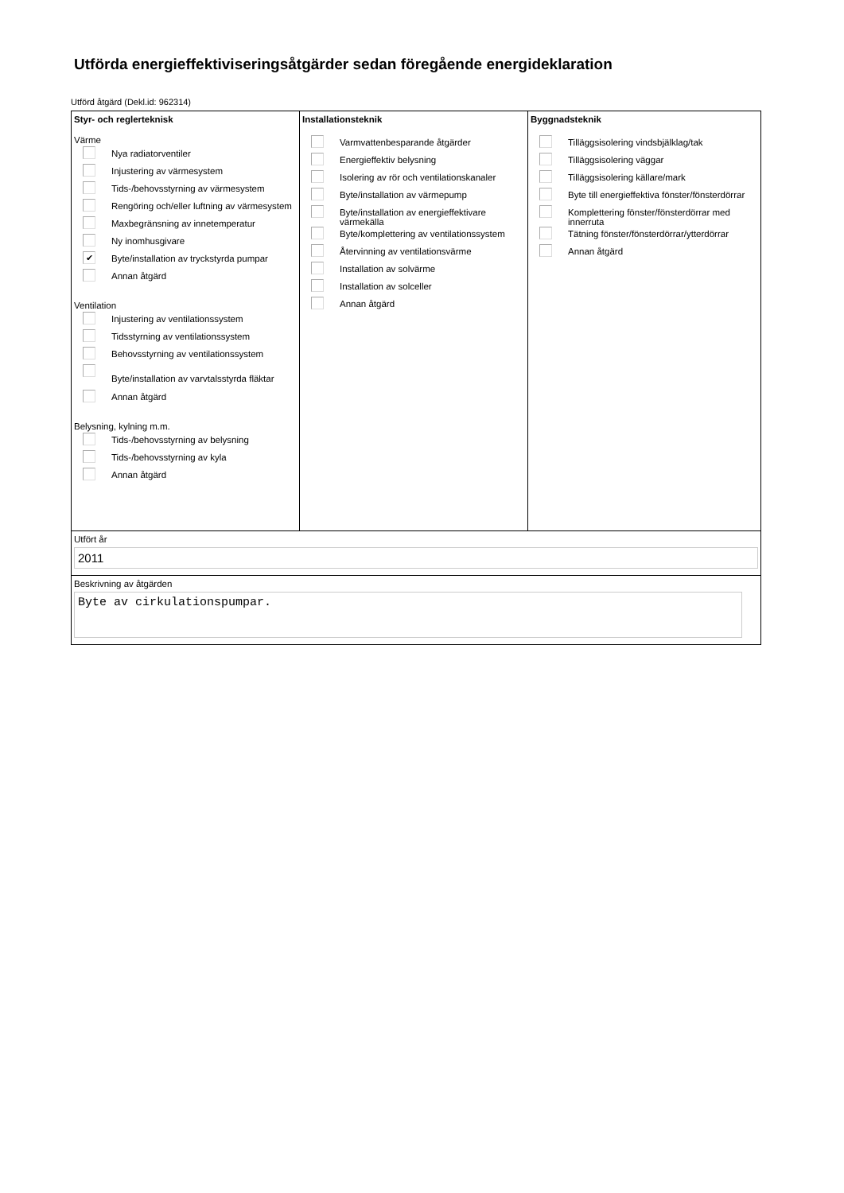Utförda energieffektiviseringsåtgärder sedan föregående energideklaration
Utförd åtgärd (Dekl.id: 962314)
| Styr- och reglerteknisk Värme Nya radiatorventiler Injustering av värmesystem Tids-/behovsstyrning av värmesystem Rengöring och/eller luftning av värmesystem Maxbegränsning av innetemperatur Ny inomhusgivare ✔ Byte/installation av tryckstyrda pumpar Annan åtgärd Ventilation Injustering av ventilationssystem Tidsstyrning av ventilationssystem Behovsstyrning av ventilationssystem Byte/installation av varvtalsstyrda fläktar Annan åtgärd Belysning, kylning m.m. Tids-/behovsstyrning av belysning Tids-/behovsstyrning av kyla Annan åtgärd | Installationsteknik Varmvattenbesparande åtgärder Energieffektiv belysning Isolering av rör och ventilationskanaler Byte/installation av värmepump Byte/installation av energieffektivare värmekälla Byte/komplettering av ventilationssystem Återvinning av ventilationsvärme Installation av solvärme Installation av solceller Annan åtgärd | Byggnadsteknik Tilläggsisolering vindsbjälklag/tak Tilläggsisolering väggar Tilläggsisolering källare/mark Byte till energieffektiva fönster/fönsterdörrar Komplettering fönster/fönsterdörrar med innerruta Tätning fönster/fönsterdörrar/ytterdörrar Annan åtgärd |
| Utfört år 2011 | | |
| Beskrivning av åtgärden Byte av cirkulationspumpar. | | |